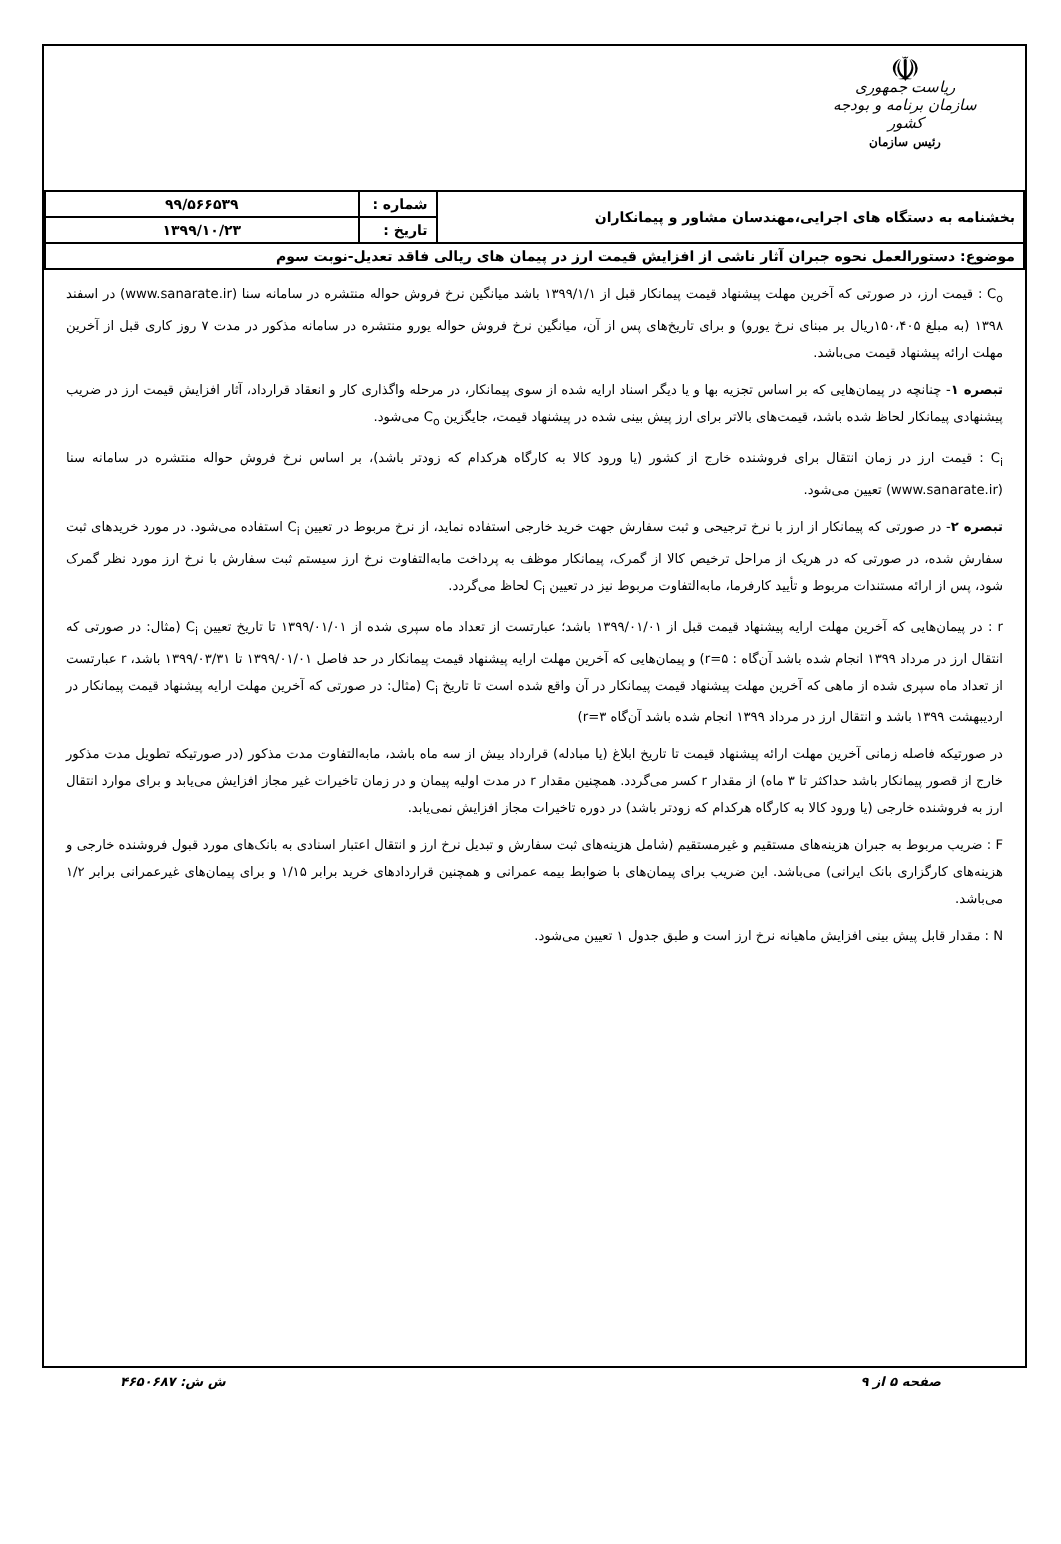☫
ریاست جمهوری
سازمان برنامه و بودجه کشور
رئیس سازمان
| بخشنامه به دستگاه های اجرایی،مهندسان مشاور و پیمانکاران | شماره : | ۹۹/۵۶۶۵۳۹ |
| | تاریخ : | ۱۳۹۹/۱۰/۲۳ |
| موضوع: دستورالعمل نحوه جبران آثار ناشی از افزایش قیمت ارز در پیمان های ریالی فاقد تعدیل-نوبت سوم | | |
C<sub>o</sub> : قیمت ارز، در صورتی که آخرین مهلت پیشنهاد قیمت پیمانکار قبل از ۱۳۹۹/۱/۱ باشد میانگین نرخ فروش حواله منتشره در سامانه سنا (www.sanarate.ir) در اسفند ۱۳۹۸ (به مبلغ ۱۵۰،۴۰۵ریال بر مبنای نرخ یورو) و برای تاریخ‌های پس از آن، میانگین نرخ فروش حواله یورو منتشره در سامانه مذکور در مدت ۷ روز کاری قبل از آخرین مهلت ارائه پیشنهاد قیمت می‌باشد.
تبصره ۱- چنانچه در پیمان‌هایی که بر اساس تجزیه بها و یا دیگر اسناد ارایه شده از سوی پیمانکار، در مرحله واگذاری کار و انعقاد قرارداد، آثار افزایش قیمت ارز در ضریب پیشنهادی پیمانکار لحاظ شده باشد، قیمت‌های بالاتر برای ارز پیش بینی شده در پیشنهاد قیمت، جایگزین C<sub>o</sub> می‌شود.
C<sub>i</sub> : قیمت ارز در زمان انتقال برای فروشنده خارج از کشور (یا ورود کالا به کارگاه هرکدام که زودتر باشد)، بر اساس نرخ فروش حواله منتشره در سامانه سنا (www.sanarate.ir) تعیین می‌شود.
تبصره ۲- در صورتی که پیمانکار از ارز با نرخ ترجیحی و ثبت سفارش جهت خرید خارجی استفاده نماید، از نرخ مربوط در تعیین C<sub>i</sub> استفاده می‌شود. در مورد خریدهای ثبت سفارش شده، در صورتی که در هریک از مراحل ترخیص کالا از گمرک، پیمانکار موظف به پرداخت مابه‌التفاوت نرخ ارز سیستم ثبت سفارش با نرخ ارز مورد نظر گمرک شود، پس از ارائه مستندات مربوط و تأیید کارفرما، مابه‌التفاوت مربوط نیز در تعیین C<sub>i</sub> لحاظ می‌گردد.
r : در پیمان‌هایی که آخرین مهلت ارایه پیشنهاد قیمت قبل از ۱۳۹۹/۰۱/۰۱ باشد؛ عبارتست از تعداد ماه سپری شده از ۱۳۹۹/۰۱/۰۱ تا تاریخ تعیین C<sub>i</sub> (مثال: در صورتی که انتقال ارز در مرداد ۱۳۹۹ انجام شده باشد آن‌گاه : r=۵) و پیمان‌هایی که آخرین مهلت ارایه پیشنهاد قیمت پیمانکار در حد فاصل ۱۳۹۹/۰۱/۰۱ تا ۱۳۹۹/۰۳/۳۱ باشد، r عبارتست از تعداد ماه سپری شده از ماهی که آخرین مهلت پیشنهاد قیمت پیمانکار در آن واقع شده است تا تاریخ C<sub>i</sub> (مثال: در صورتی که آخرین مهلت ارایه پیشنهاد قیمت پیمانکار در اردیبهشت ۱۳۹۹ باشد و انتقال ارز در مرداد ۱۳۹۹ انجام شده باشد آن‌گاه r=۳)
در صورتیکه فاصله زمانی آخرین مهلت ارائه پیشنهاد قیمت تا تاریخ ابلاغ (یا مبادله) قرارداد بیش از سه ماه باشد، مابه‌التفاوت مدت مذکور (در صورتیکه تطویل مدت مذکور خارج از قصور پیمانکار باشد حداکثر تا ۳ ماه) از مقدار r کسر می‌گردد. همچنین مقدار r در مدت اولیه پیمان و در زمان تاخیرات غیر مجاز افزایش می‌یابد و برای موارد انتقال ارز به فروشنده خارجی (یا ورود کالا به کارگاه هرکدام که زودتر باشد) در دوره تاخیرات مجاز افزایش نمی‌یابد.
F : ضریب مربوط به جبران هزینه‌های مستقیم و غیرمستقیم (شامل هزینه‌های ثبت سفارش و تبدیل نرخ ارز و انتقال اعتبار اسنادی به بانک‌های مورد قبول فروشنده خارجی و هزینه‌های کارگزاری بانک ایرانی) می‌باشد. این ضریب برای پیمان‌های با ضوابط بیمه عمرانی و همچنین قراردادهای خرید برابر ۱/۱۵ و برای پیمان‌های غیرعمرانی برابر ۱/۲ می‌باشد.
N : مقدار قابل پیش بینی افزایش ماهیانه نرخ ارز است و طبق جدول ۱ تعیین می‌شود.
صفحه ۵ از ۹ ش ش: ۴۶۵۰۶۸۷